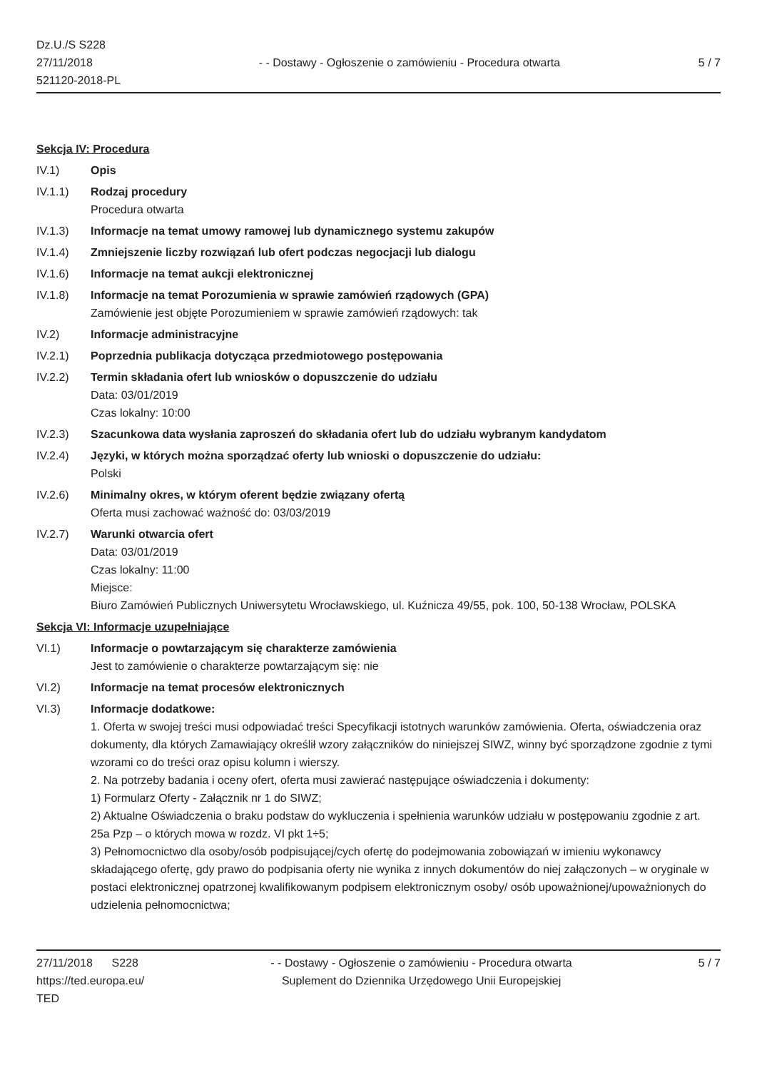Dz.U./S S228
27/11/2018
521120-2018-PL
- - Dostawy - Ogłoszenie o zamówieniu - Procedura otwarta
5 / 7
Sekcja IV: Procedura
IV.1) Opis
IV.1.1) Rodzaj procedury
Procedura otwarta
IV.1.3) Informacje na temat umowy ramowej lub dynamicznego systemu zakupów
IV.1.4) Zmniejszenie liczby rozwiązań lub ofert podczas negocjacji lub dialogu
IV.1.6) Informacje na temat aukcji elektronicznej
IV.1.8) Informacje na temat Porozumienia w sprawie zamówień rządowych (GPA)
Zamówienie jest objęte Porozumieniem w sprawie zamówień rządowych: tak
IV.2) Informacje administracyjne
IV.2.1) Poprzednia publikacja dotycząca przedmiotowego postępowania
IV.2.2) Termin składania ofert lub wniosków o dopuszczenie do udziału
Data: 03/01/2019
Czas lokalny: 10:00
IV.2.3) Szacunkowa data wysłania zaproszeń do składania ofert lub do udziału wybranym kandydatom
IV.2.4) Języki, w których można sporządzać oferty lub wnioski o dopuszczenie do udziału:
Polski
IV.2.6) Minimalny okres, w którym oferent będzie związany ofertą
Oferta musi zachować ważność do: 03/03/2019
IV.2.7) Warunki otwarcia ofert
Data: 03/01/2019
Czas lokalny: 11:00
Miejsce:
Biuro Zamówień Publicznych Uniwersytetu Wrocławskiego, ul. Kuźnicza 49/55, pok. 100, 50-138 Wrocław, POLSKA
Sekcja VI: Informacje uzupełniające
VI.1) Informacje o powtarzającym się charakterze zamówienia
Jest to zamówienie o charakterze powtarzającym się: nie
VI.2) Informacje na temat procesów elektronicznych
VI.3) Informacje dodatkowe:
1. Oferta w swojej treści musi odpowiadać treści Specyfikacji istotnych warunków zamówienia. Oferta, oświadczenia oraz dokumenty, dla których Zamawiający określił wzory załączników do niniejszej SIWZ, winny być sporządzone zgodnie z tymi wzorami co do treści oraz opisu kolumn i wierszy.
2. Na potrzeby badania i oceny ofert, oferta musi zawierać następujące oświadczenia i dokumenty:
1) Formularz Oferty - Załącznik nr 1 do SIWZ;
2) Aktualne Oświadczenia o braku podstaw do wykluczenia i spełnienia warunków udziału w postępowaniu zgodnie z art. 25a Pzp – o których mowa w rozdz. VI pkt 1÷5;
3) Pełnomocnictwo dla osoby/osób podpisującej/cych ofertę do podejmowania zobowiązań w imieniu wykonawcy składającego ofertę, gdy prawo do podpisania oferty nie wynika z innych dokumentów do niej załączonych – w oryginale w postaci elektronicznej opatrzonej kwalifikowanym podpisem elektronicznym osoby/ osób upoważnionej/upoważnionych do udzielenia pełnomocnictwa;
27/11/2018 S228
https://ted.europa.eu/
TED
- - Dostawy - Ogłoszenie o zamówieniu - Procedura otwarta
Suplement do Dziennika Urzędowego Unii Europejskiej
5 / 7